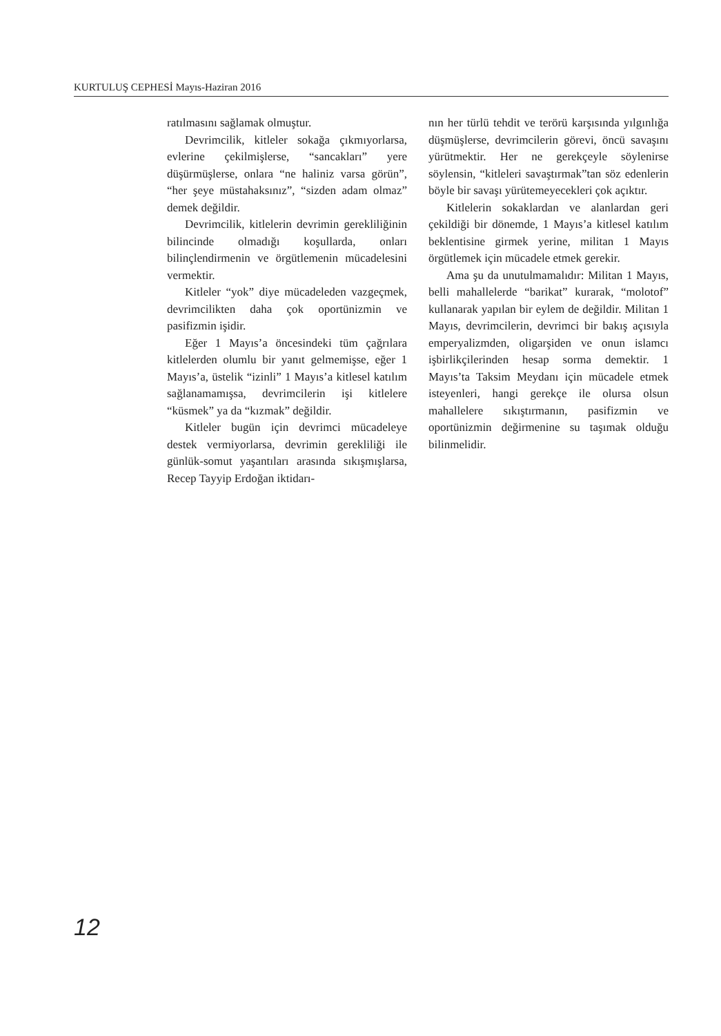KURTULUŞ CEPHESİ Mayıs-Haziran 2016
ratılmasını sağlamak olmuştur.
Devrimcilik, kitleler sokağa çıkmıyorlarsa, evlerine çekilmişlerse, “sancakları” yere düşürmüşlerse, onlara “ne haliniz varsa görün”, “her şeye müstahaksınız”, “sizden adam olmaz” demek değildir.
Devrimcilik, kitlelerin devrimin gerekliliğinin bilincinde olmadığı koşullarda, onları bilinçlendirmenin ve örgütlemenin mücadelesini vermektir.
Kitleler “yok” diye mücadeleden vazgeçmek, devrimcilikten daha çok oportünizmin ve pasifizmin işidir.
Eğer 1 Mayıs’a öncesindeki tüm çağrılara kitlelerden olumlu bir yanıt gelmemişse, eğer 1 Mayıs’a, üstelik “izinli” 1 Mayıs’a kitlesel katılım sağlanamamışsa, devrimcilerin işi kitlelere “küsmek” ya da “kızmak” değildir.
Kitleler bugün için devrimci mücadeleye destek vermiyorlarsa, devrimin gerekliliği ile günlük-somut yaşantıları arasında sıkışmışlarsa, Recep Tayyip Erdoğan iktidarı-
nın her türlü tehdit ve terörü karşısında yılgınlığa düşmüşlerse, devrimcilerin görevi, öncü savaşını yürütmektir. Her ne gerekçeyle söylenirse söylensin, “kitleleri savaştırmak”tan söz edenlerin böyle bir savaşı yürütemeyecekleri çok açıktır.
Kitlelerin sokaklardan ve alanlardan geri çekildiği bir dönemde, 1 Mayıs’a kitlesel katılım beklentisine girmek yerine, militan 1 Mayıs örgütlemek için mücadele etmek gerekir.
Ama şu da unutulmamalıdır: Militan 1 Mayıs, belli mahallelerde “barikat” kurarak, “molotof” kullanarak yapılan bir eylem de değildir. Militan 1 Mayıs, devrimcilerin, devrimci bir bakış açısıyla emperyalizmden, oligarşiden ve onun islamcı işbirlikçilerinden hesap sorma demektir. 1 Mayıs’ta Taksim Meydanı için mücadele etmek isteyenleri, hangi gerekçe ile olursa olsun mahallelere sıkıştırmanın, pasifizmin ve oportünizmin değirmenine su taşımak olduğu bilinmelidir.
12